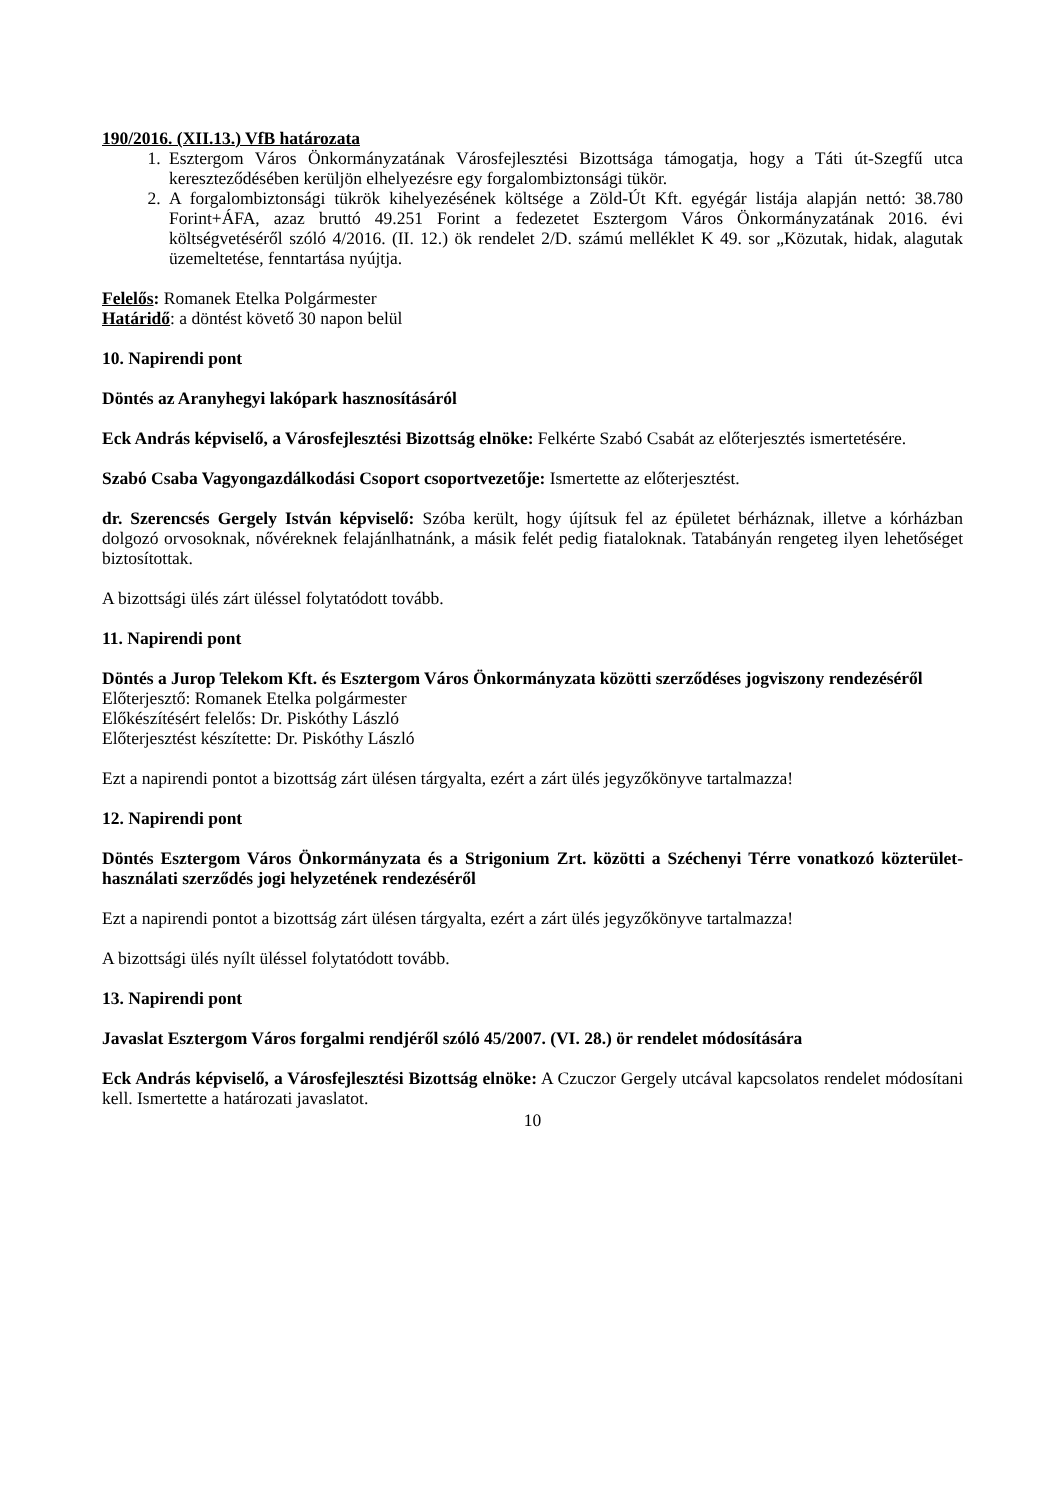190/2016. (XII.13.) VfB határozata
1. Esztergom Város Önkormányzatának Városfejlesztési Bizottsága támogatja, hogy a Táti út-Szegfű utca kereszteződésében kerüljön elhelyezésre egy forgalombiztonsági tükör.
2. A forgalombiztonsági tükrök kihelyezésének költsége a Zöld-Út Kft. egyégár listája alapján nettó: 38.780 Forint+ÁFA, azaz bruttó 49.251 Forint a fedezetet Esztergom Város Önkormányzatának 2016. évi költségvetéséről szóló 4/2016. (II. 12.) ök rendelet 2/D. számú melléklet K 49. sor „Közutak, hidak, alagutak üzemeltetése, fenntartása nyújtja.
Felelős: Romanek Etelka Polgármester
Határidő: a döntést követő 30 napon belül
10. Napirendi pont
Döntés az Aranyhegyi lakópark hasznosításáról
Eck András képviselő, a Városfejlesztési Bizottság elnöke: Felkérte Szabó Csabát az előterjesztés ismertetésére.
Szabó Csaba Vagyongazdálkodási Csoport csoportvezetője: Ismertette az előterjesztést.
dr. Szerencsés Gergely István képviselő: Szóba került, hogy újítsuk fel az épületet bérháznak, illetve a kórházban dolgozó orvosoknak, nővéreknek felajánlhatnánk, a másik felét pedig fiataloknak. Tatabányán rengeteg ilyen lehetőséget biztosítottak.
A bizottsági ülés zárt üléssel folytatódott tovább.
11. Napirendi pont
Döntés a Jurop Telekom Kft. és Esztergom Város Önkormányzata közötti szerződéses jogviszony rendezéséről
Előterjesztő: Romanek Etelka polgármester
Előkészítésért felelős: Dr. Piskóthy László
Előterjesztést készítette: Dr. Piskóthy László
Ezt a napirendi pontot a bizottság zárt ülésen tárgyalta, ezért a zárt ülés jegyzőkönyve tartalmazza!
12. Napirendi pont
Döntés Esztergom Város Önkormányzata és a Strigonium Zrt. közötti a Széchenyi Térre vonatkozó közterület-használati szerződés jogi helyzetének rendezéséről
Ezt a napirendi pontot a bizottság zárt ülésen tárgyalta, ezért a zárt ülés jegyzőkönyve tartalmazza!
A bizottsági ülés nyílt üléssel folytatódott tovább.
13. Napirendi pont
Javaslat Esztergom Város forgalmi rendjéről szóló 45/2007. (VI. 28.) ör rendelet módosítására
Eck András képviselő, a Városfejlesztési Bizottság elnöke: A Czuczor Gergely utcával kapcsolatos rendelet módosítani kell. Ismertette a határozati javaslatot.
10